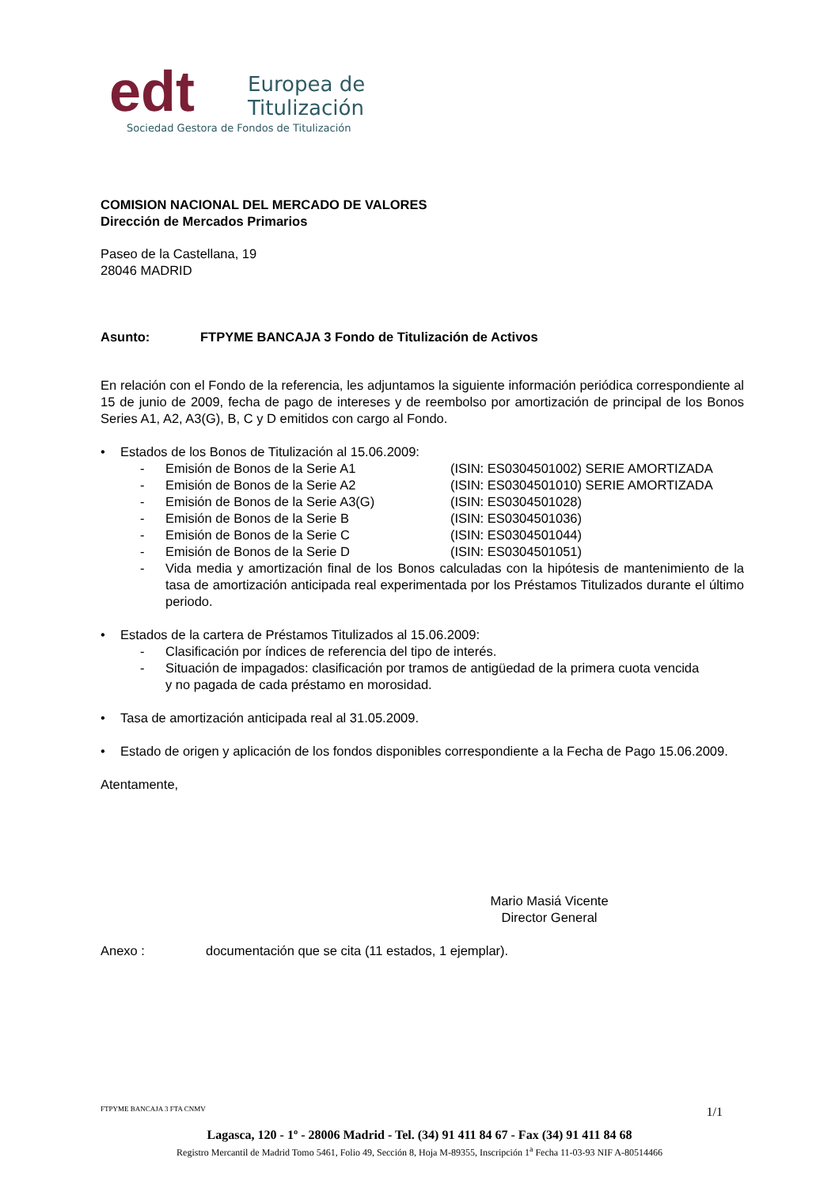edt
Europea de
Titulización
Sociedad Gestora de Fondos de Titulización
COMISION NACIONAL DEL MERCADO DE VALORES
Dirección de Mercados Primarios
Paseo de la Castellana, 19
28046 MADRID
Asunto: FTPYME BANCAJA 3 Fondo de Titulización de Activos
En relación con el Fondo de la referencia, les adjuntamos la siguiente información periódica correspondiente al 15 de junio de 2009, fecha de pago de intereses y de reembolso por amortización de principal de los Bonos Series A1, A2, A3(G), B, C y D emitidos con cargo al Fondo.
• Estados de los Bonos de Titulización al 15.06.2009:
- Emisión de Bonos de la Serie A1 (ISIN: ES0304501002) SERIE AMORTIZADA
- Emisión de Bonos de la Serie A2 (ISIN: ES0304501010) SERIE AMORTIZADA
- Emisión de Bonos de la Serie A3(G) (ISIN: ES0304501028)
- Emisión de Bonos de la Serie B (ISIN: ES0304501036)
- Emisión de Bonos de la Serie C (ISIN: ES0304501044)
- Emisión de Bonos de la Serie D (ISIN: ES0304501051)
- Vida media y amortización final de los Bonos calculadas con la hipótesis de mantenimiento de la tasa de amortización anticipada real experimentada por los Préstamos Titulizados durante el último periodo.
• Estados de la cartera de Préstamos Titulizados al 15.06.2009:
- Clasificación por índices de referencia del tipo de interés.
- Situación de impagados: clasificación por tramos de antigüedad de la primera cuota vencida y no pagada de cada préstamo en morosidad.
• Tasa de amortización anticipada real al 31.05.2009.
• Estado de origen y aplicación de los fondos disponibles correspondiente a la Fecha de Pago 15.06.2009.
Atentamente,
Mario Masiá Vicente
Director General
Anexo : documentación que se cita (11 estados, 1 ejemplar).
FTPYME BANCAJA 3 FTA CNMV 1/1
Lagasca, 120 - 1º - 28006 Madrid - Tel. (34) 91 411 84 67 - Fax (34) 91 411 84 68
Registro Mercantil de Madrid Tomo 5461, Folio 49, Sección 8, Hoja M-89355, Inscripción 1<sup>a</sup> Fecha 11-03-93 NIF A-80514466